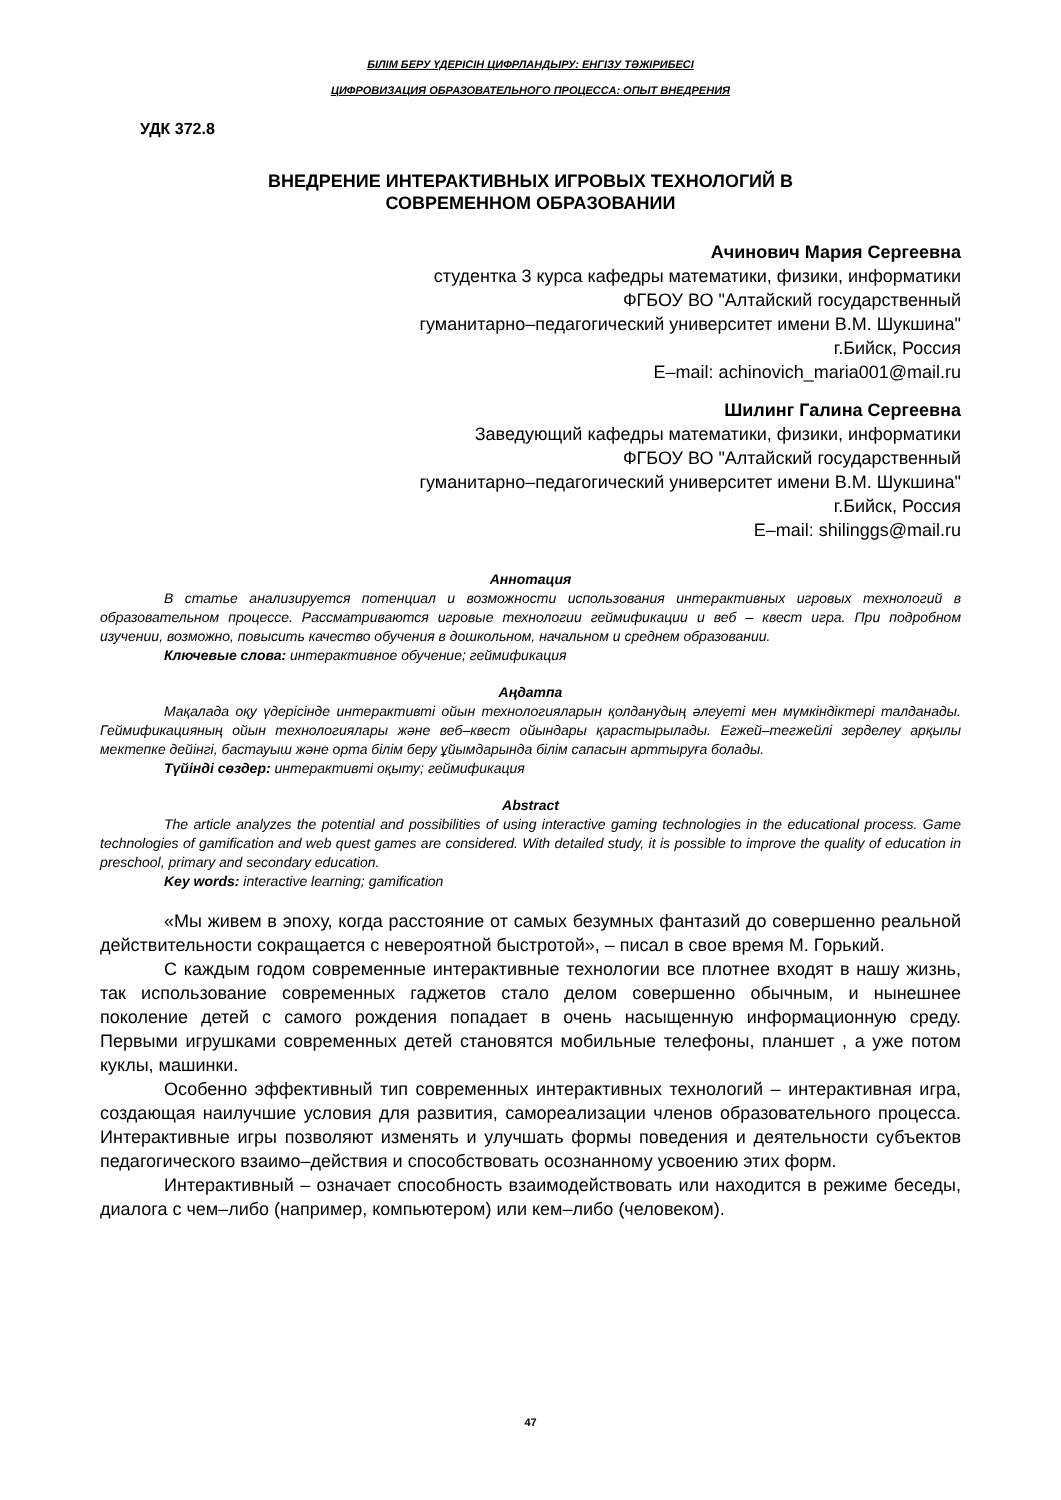БІЛІМ БЕРУ ҮДЕРІСІН ЦИФРЛАНДЫРУ: ЕНГІЗУ ТӘЖІРИБЕСІ
ЦИФРОВИЗАЦИЯ ОБРАЗОВАТЕЛЬНОГО ПРОЦЕССА: ОПЫТ ВНЕДРЕНИЯ
УДК 372.8
ВНЕДРЕНИЕ ИНТЕРАКТИВНЫХ ИГРОВЫХ ТЕХНОЛОГИЙ В
СОВРЕМЕННОМ ОБРАЗОВАНИИ
Ачинович Мария Сергеевна
студентка 3 курса кафедры математики, физики, информатики
ФГБОУ ВО "Алтайский государственный
гуманитарно–педагогический университет имени В.М. Шукшина"
г.Бийск, Россия
E–mail: achinovich_maria001@mail.ru
Шилинг Галина Сергеевна
Заведующий кафедры математики, физики, информатики
ФГБОУ ВО "Алтайский государственный
гуманитарно–педагогический университет имени В.М. Шукшина"
г.Бийск, Россия
E–mail: shilinggs@mail.ru
Аннотация
В статье анализируется потенциал и возможности использования интерактивных игровых технологий в образовательном процессе. Рассматриваются игровые технологии геймификации и веб – квест игра. При подробном изучении, возможно, повысить качество обучения в дошкольном, начальном и среднем образовании.
Ключевые слова: интерактивное обучение; геймификация
Аңдатпа
Мақалада оқу үдерісінде интерактивті ойын технологияларын қолданудың әлеуеті мен мүмкіндіктері талданады. Геймификацияның ойын технологиялары және веб–квест ойындары қарастырылады. Егжей–тегжейлі зерделеу арқылы мектепке дейінгі, бастауыш және орта білім беру ұйымдарында білім сапасын арттыруға болады.
Түйінді сөздер: интерактивті оқыту; геймификация
Abstract
The article analyzes the potential and possibilities of using interactive gaming technologies in the educational process. Game technologies of gamification and web quest games are considered. With detailed study, it is possible to improve the quality of education in preschool, primary and secondary education.
Key words: interactive learning; gamification
«Мы живем в эпоху, когда расстояние от самых безумных фантазий до совершенно реальной действительности сокращается с невероятной быстротой», – писал в свое время М. Горький.
С каждым годом современные интерактивные технологии все плотнее входят в нашу жизнь, так использование современных гаджетов стало делом совершенно обычным, и нынешнее поколение детей с самого рождения попадает в очень насыщенную информационную среду. Первыми игрушками современных детей становятся мобильные телефоны, планшет , а уже потом куклы, машинки.
Особенно эффективный тип современных интерактивных технологий – интерактивная игра, создающая наилучшие условия для развития, самореализации членов образовательного процесса. Интерактивные игры позволяют изменять и улучшать формы поведения и деятельности субъектов педагогического взаимо–действия и способствовать осознанному усвоению этих форм.
Интерактивный – означает способность взаимодействовать или находится в режиме беседы, диалога с чем–либо (например, компьютером) или кем–либо (человеком).
47